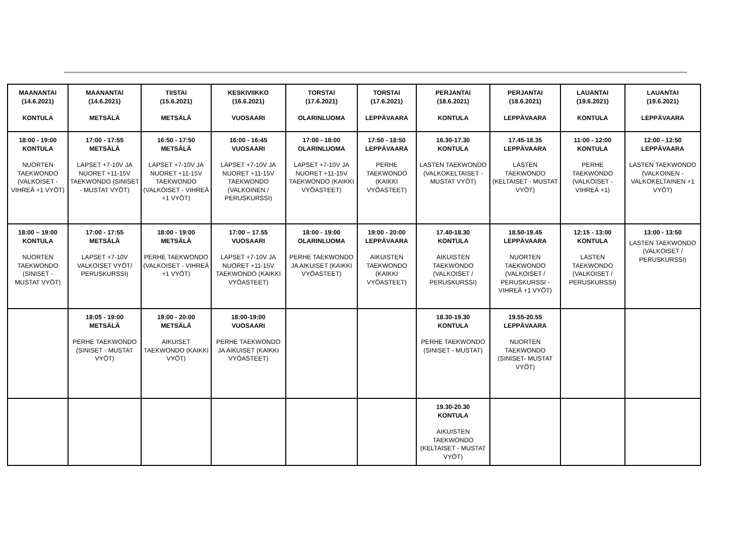| MAANANTAI (14.6.2021) KONTULA | MAANANTAI (14.6.2021) METSÄLÄ | TIISTAI (15.6.2021) METSÄLÄ | KESKIVIIKKO (16.6.2021) VUOSAARI | TORSTAI (17.6.2021) OLARINLUOMA | TORSTAI (17.6.2021) LEPPÄVAARA | PERJANTAI (18.6.2021) KONTULA | PERJANTAI (18.6.2021) LEPPÄVAARA | LAUANTAI (19.6.2021) KONTULA | LAUANTAI (19.6.2021) LEPPÄVAARA |
| --- | --- | --- | --- | --- | --- | --- | --- | --- | --- |
| 18:00 - 19:00 KONTULA NUORTEN TAEKWONDO (VALKOISET - VIHREÄ +1 VYÖT) | 17:00 - 17:55 METSÄLÄ LAPSET +7-10V JA NUORET +11-15V TAEKWONDO (SINISET - MUSTAT VYÖT) | 16:50 - 17:50 METSÄLÄ LAPSET +7-10V JA NUORET +11-15V TAEKWONDO (VALKOISET - VIHREÄ +1 VYÖT) | 16:00 - 16:45 VUOSAARI LAPSET +7-10V JA NUORET +11-15V TAEKWONDO (VALKOINEN / PERUSKURSSI) | 17:00 - 18:00 OLARINLUOMA LAPSET +7-10V JA NUORET +11-15V TAEKWONDO (KAIKKI VYÖASTEET) | 17:50 - 18:50 LEPPÄVAARA PERHE TAEKWONDO (KAIKKI VYÖASTEET) | 16.30-17.30 KONTULA LASTEN TAEKWONDO (VALKOKELTAISET - MUSTAT VYÖT) | 17.45-18.35 LEPPÄVAARA LASTEN TAEKWONDO (KELTAISET - MUSTAT VYÖT) | 11:00 - 12:00 KONTULA PERHE TAEKWONDO (VALKOISET - VIHREÄ +1) | 12:00 - 12:50 LEPPÄVAARA LASTEN TAEKWONDO (VALKOINEN - VALKOKELTAINEN +1 VYÖT) |
| 18:00 – 19:00 KONTULA NUORTEN TAEKWONDO (SINISET - MUSTAT VYÖT) | 17:00 - 17:55 METSÄLÄ LAPSET +7-10V VALKOISET VYÖT/ PERUSKURSSI) | 18:00 - 19:00 METSÄLÄ PERHE TAEKWONDO (VALKOISET - VIHREÄ +1 VYÖT) | 17:00 – 17.55 VUOSAARI LAPSET +7-10V JA NUORET +11-15V TAEKWONDO (KAIKKI VYÖASTEET) | 18:00 - 19:00 OLARINLUOMA PERHE TAEKWONDO JA AIKUISET (KAIKKI VYÖASTEET) | 19:00 - 20:00 LEPPÄVAARA AIKUISTEN TAEKWONDO (KAIKKI VYÖASTEET) | 17.40-18.30 KONTULA AIKUISTEN TAEKWONDO (VALKOISET / PERUSKURSSI) | 18.50-19.45 LEPPÄVAARA NUORTEN TAEKWONDO (VALKOISET / PERUSKURSSI - VIHREÄ +1 VYÖT) | 12:15 - 13:00 KONTULA LASTEN TAEKWONDO (VALKOISET / PERUSKURSSI) | 13:00 - 13:50 LASTEN TAEKWONDO (VALKOISET / PERUSKURSSI) |
| | 18:05 - 19:00 METSÄLÄ PERHE TAEKWONDO (SINISET - MUSTAT VYÖT) | 19:00 - 20:00 METSÄLÄ AIKUISET TAEKWONDO (KAIKKI VYÖT) | 18:00-19:00 VUOSAARI PERHE TAEKWONDO JA AIKUISET (KAIKKI VYÖASTEET) | | | 18.30-19.30 KONTULA PERHE TAEKWONDO (SINISET - MUSTAT) | 19.55-20.55 LEPPÄVAARA NUORTEN TAEKWONDO (SINISET- MUSTAT VYÖT) | | |
| | | | | | | 19.30-20.30 KONTULA AIKUISTEN TAEKWONDO (KELTAISET - MUSTAT VYÖT) | | | |